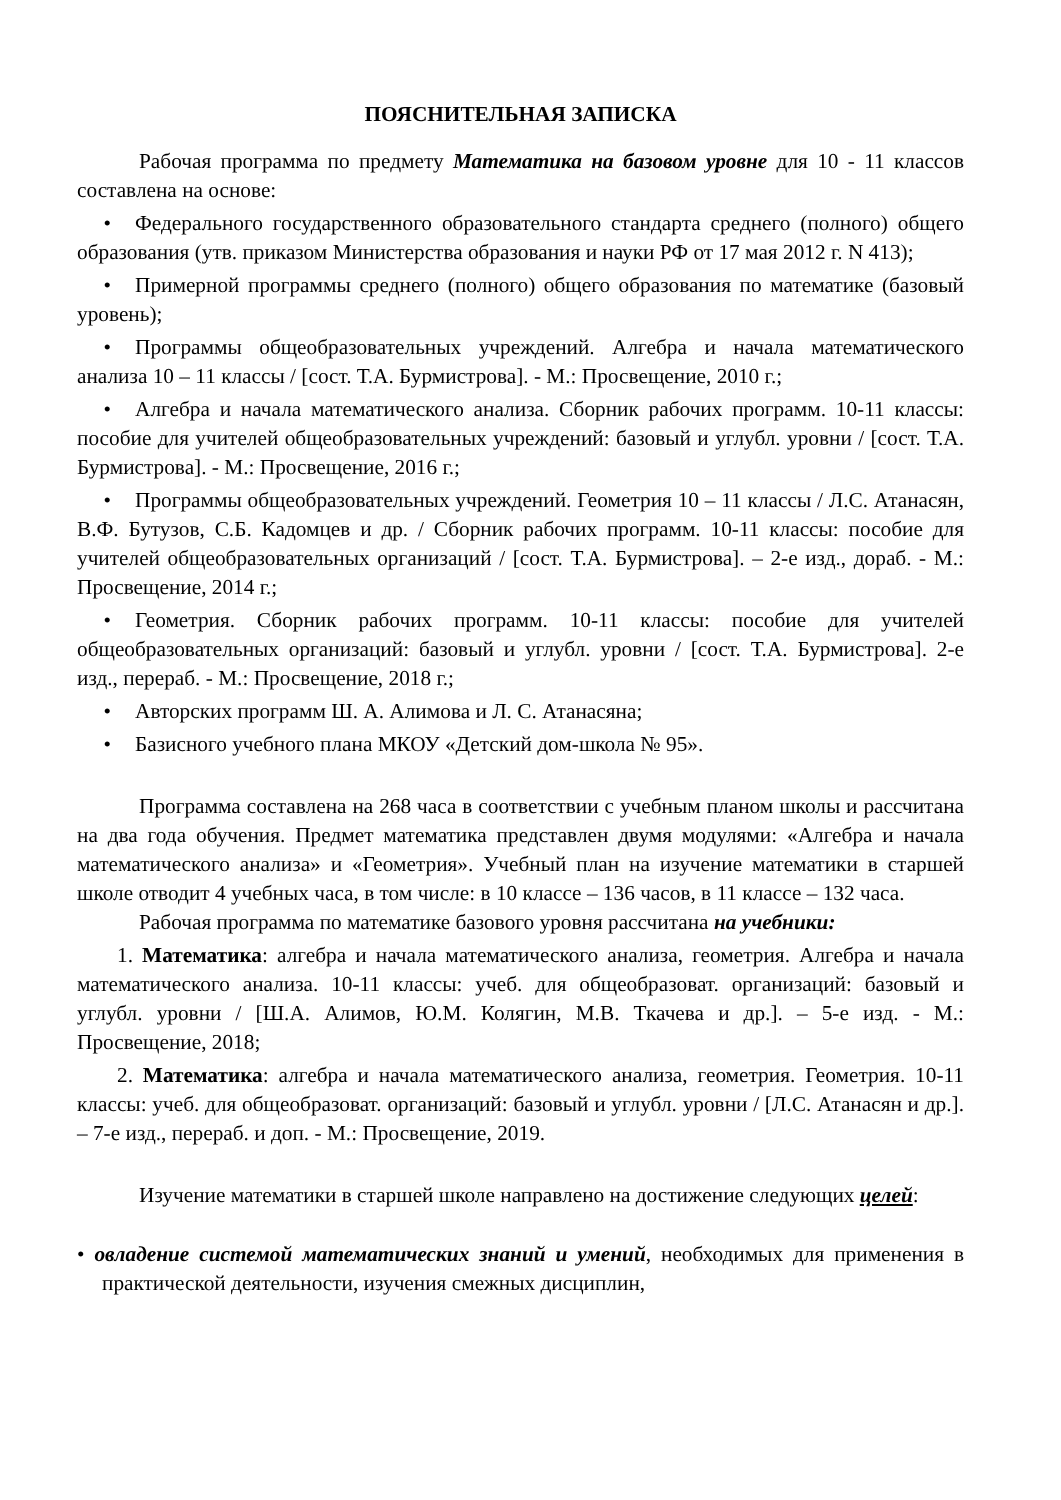ПОЯСНИТЕЛЬНАЯ ЗАПИСКА
Рабочая программа по предмету Математика на базовом уровне для 10 - 11 классов составлена на основе:
• Федерального государственного образовательного стандарта среднего (полного) общего образования (утв. приказом Министерства образования и науки РФ от 17 мая 2012 г. N 413);
• Примерной программы среднего (полного) общего образования по математике (базовый уровень);
• Программы общеобразовательных учреждений. Алгебра и начала математического анализа 10 – 11 классы / [сост. Т.А. Бурмистрова]. - М.: Просвещение, 2010 г.;
• Алгебра и начала математического анализа. Сборник рабочих программ. 10-11 классы: пособие для учителей общеобразовательных учреждений: базовый и углубл. уровни / [сост. Т.А. Бурмистрова]. - М.: Просвещение, 2016 г.;
• Программы общеобразовательных учреждений. Геометрия 10 – 11 классы / Л.С. Атанасян, В.Ф. Бутузов, С.Б. Кадомцев и др. / Сборник рабочих программ. 10-11 классы: пособие для учителей общеобразовательных организаций / [сост. Т.А. Бурмистрова]. – 2-е изд., дораб. - М.: Просвещение, 2014 г.;
• Геометрия. Сборник рабочих программ. 10-11 классы: пособие для учителей общеобразовательных организаций: базовый и углубл. уровни / [сост. Т.А. Бурмистрова]. 2-е изд., перераб. - М.: Просвещение, 2018 г.;
• Авторских программ Ш. А. Алимова и Л. С. Атанасяна;
• Базисного учебного плана МКОУ «Детский дом-школа № 95».
Программа составлена на 268 часа в соответствии с учебным планом школы и рассчитана на два года обучения. Предмет математика представлен двумя модулями: «Алгебра и начала математического анализа» и «Геометрия». Учебный план на изучение математики в старшей школе отводит 4 учебных часа, в том числе: в 10 классе – 136 часов, в 11 классе – 132 часа.
Рабочая программа по математике базового уровня рассчитана на учебники:
1. Математика: алгебра и начала математического анализа, геометрия. Алгебра и начала математического анализа. 10-11 классы: учеб. для общеобразоват. организаций: базовый и углубл. уровни / [Ш.А. Алимов, Ю.М. Колягин, М.В. Ткачева и др.]. – 5-е изд. - М.: Просвещение, 2018;
2. Математика: алгебра и начала математического анализа, геометрия. Геометрия. 10-11 классы: учеб. для общеобразоват. организаций: базовый и углубл. уровни / [Л.С. Атанасян и др.]. – 7-е изд., перераб. и доп. - М.: Просвещение, 2019.
Изучение математики в старшей школе направлено на достижение следующих целей:
• овладение системой математических знаний и умений, необходимых для применения в практической деятельности, изучения смежных дисциплин,